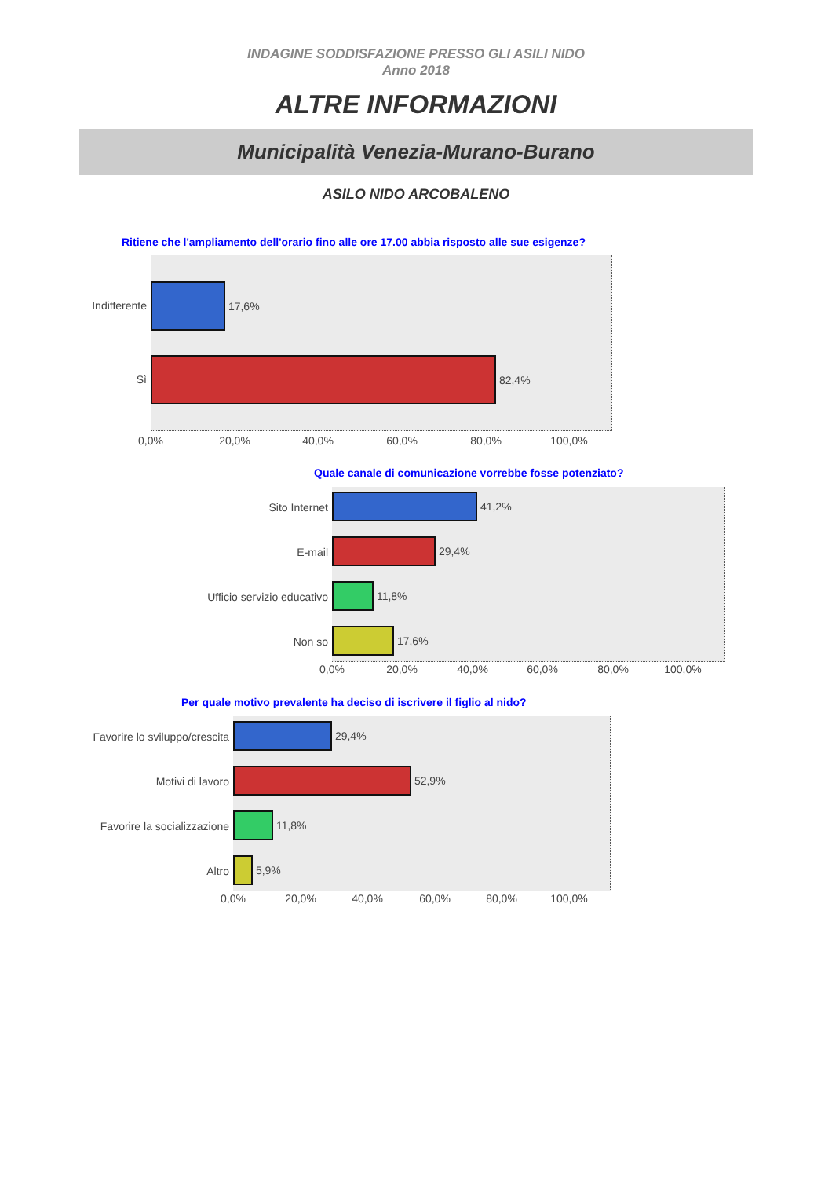INDAGINE SODDISFAZIONE PRESSO GLI ASILI NIDO
Anno 2018
ALTRE INFORMAZIONI
Municipalità Venezia-Murano-Burano
ASILO NIDO ARCOBALENO
Ritiene che l'ampliamento dell'orario fino alle ore 17.00 abbia risposto alle sue esigenze?
Indifferente
17,6%
Sì
82,4%
0,0% 20,0% 40,0% 60,0% 80,0% 100,0%
Quale canale di comunicazione vorrebbe fosse potenziato?
Sito Internet
41,2%
E-mail
29,4%
Ufficio servizio educativo
11,8%
Non so
17,6%
0,0% 20,0% 40,0% 60,0% 80,0% 100,0%
Per quale motivo prevalente ha deciso di iscrivere il figlio al nido?
Favorire lo sviluppo/crescita
29,4%
Motivi di lavoro
52,9%
Favorire la socializzazione
11,8%
Altro
5,9%
0,0% 20,0% 40,0% 60,0% 80,0% 100,0%